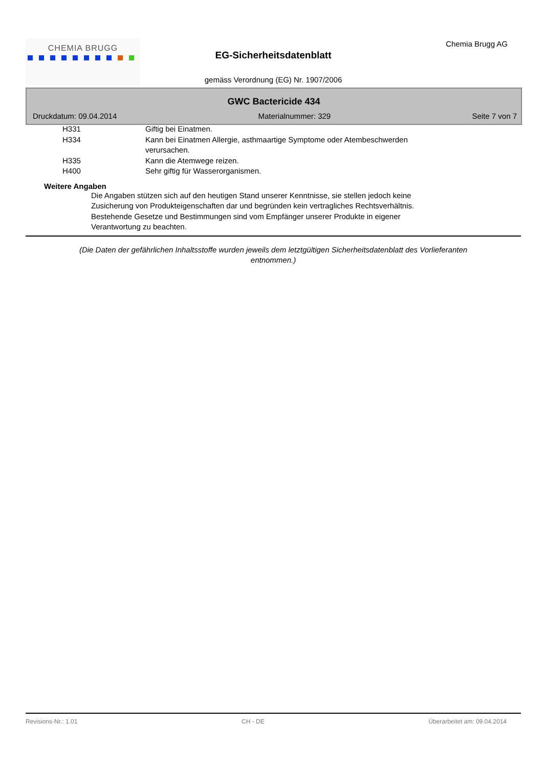CHEMIA BRUGG
EG-Sicherheitsdatenblatt
gemäss Verordnung (EG) Nr. 1907/2006
Chemia Brugg AG
GWC Bactericide 434
Druckdatum: 09.04.2014 Materialnummer: 329 Seite 7 von 7
H331 Giftig bei Einatmen.
H334 Kann bei Einatmen Allergie, asthmaartige Symptome oder Atembeschwerden verursachen.
H335 Kann die Atemwege reizen.
H400 Sehr giftig für Wasserorganismen.
Weitere Angaben
Die Angaben stützen sich auf den heutigen Stand unserer Kenntnisse, sie stellen jedoch keine Zusicherung von Produkteigenschaften dar und begründen kein vertragliches Rechtsverhältnis. Bestehende Gesetze und Bestimmungen sind vom Empfänger unserer Produkte in eigener Verantwortung zu beachten.
(Die Daten der gefährlichen Inhaltsstoffe wurden jeweils dem letztgültigen Sicherheitsdatenblatt des Vorlieferanten entnommen.)
Revisions-Nr.: 1.01 CH - DE Überarbeitet am: 09.04.2014